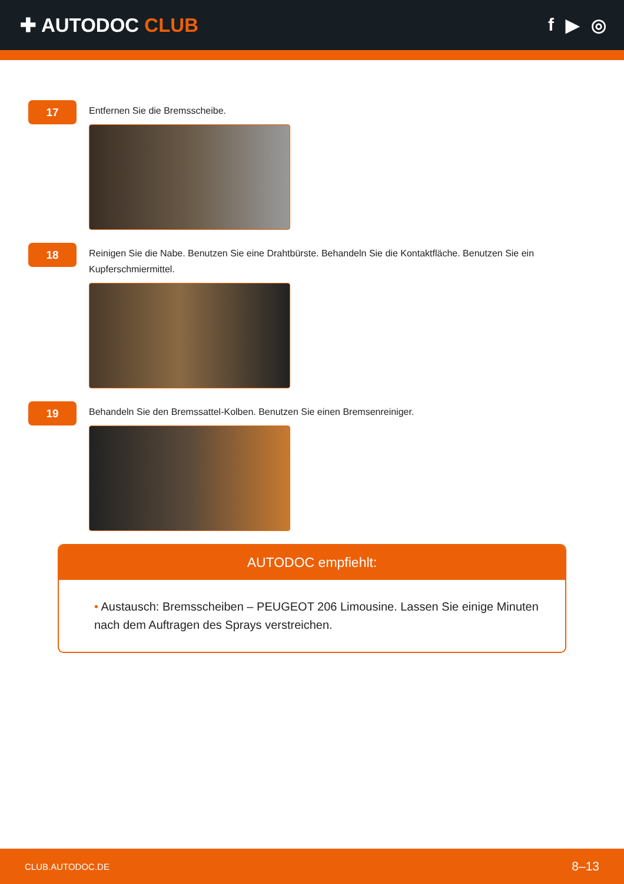✚ AUTODOC CLUB f ▶ ◎
17
Entfernen Sie die Bremsscheibe.
18
Reinigen Sie die Nabe. Benutzen Sie eine Drahtbürste. Behandeln Sie die Kontaktfläche. Benutzen Sie ein Kupferschmiermittel.
19
Behandeln Sie den Bremssattel-Kolben. Benutzen Sie einen Bremsenreiniger.
AUTODOC empfiehlt:
• Austausch: Bremsscheiben – PEUGEOT 206 Limousine. Lassen Sie einige Minuten nach dem Auftragen des Sprays verstreichen.
CLUB.AUTODOC.DE 8–13